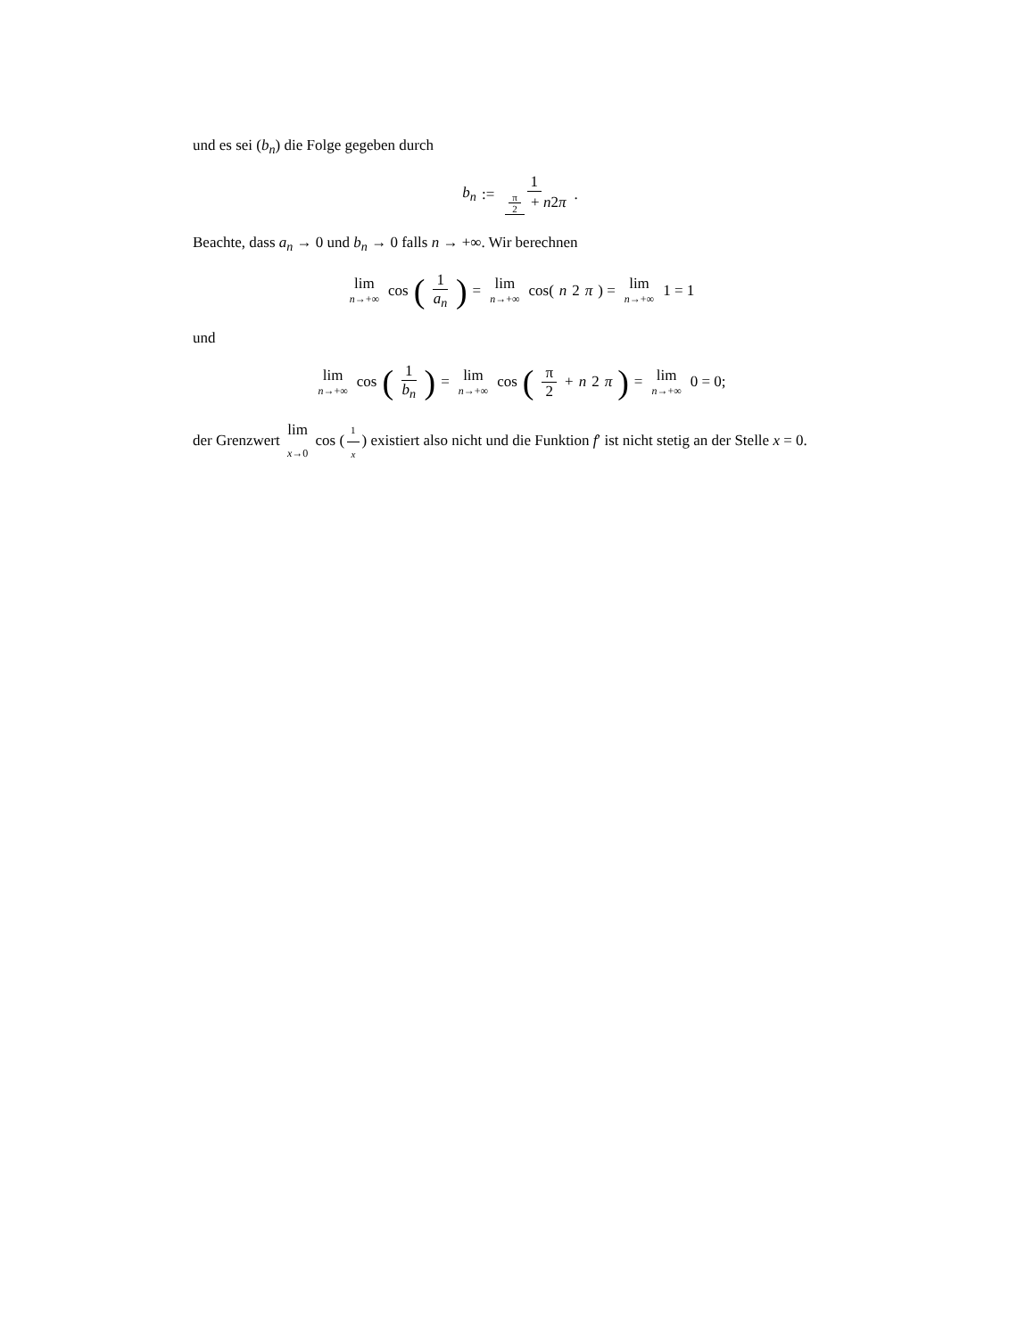und es sei (b<sub>n</sub>) die Folge gegeben durch
b<sub>n</sub> := 1 π 2 + n2π.
Beachte, dass a<sub>n</sub> → 0 und b<sub>n</sub> → 0 falls n → +∞. Wir berechnen
lim n→+∞ cos (1 a<sub>n</sub>) = lim n→+∞ cos(n 2 π) = lim n→+∞ 1 = 1
und
lim n→+∞ cos (1 b<sub>n</sub>) = lim n→+∞ cos (π 2 + n 2 π) = lim n→+∞ 0 = 0;
der Grenzwert lim x→0 cos (1 x) existiert also nicht und die Funktion f′ ist nicht stetig an der Stelle x = 0.